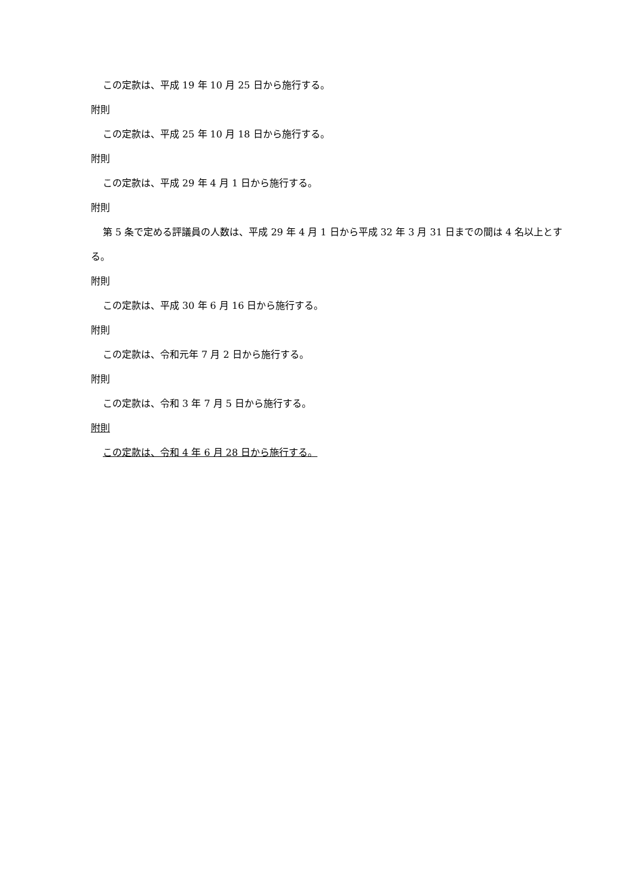この定款は、平成 19 年 10 月 25 日から施行する。
附則
この定款は、平成 25 年 10 月 18 日から施行する。
附則
この定款は、平成 29 年 4 月 1 日から施行する。
附則
第 5 条で定める評議員の人数は、平成 29 年 4 月 1 日から平成 32 年 3 月 31 日までの間は 4 名以上とする。
附則
この定款は、平成 30 年 6 月 16 日から施行する。
附則
この定款は、令和元年 7 月 2 日から施行する。
附則
この定款は、令和 3 年 7 月 5 日から施行する。
附則
この定款は、令和 4 年 6 月 28 日から施行する。